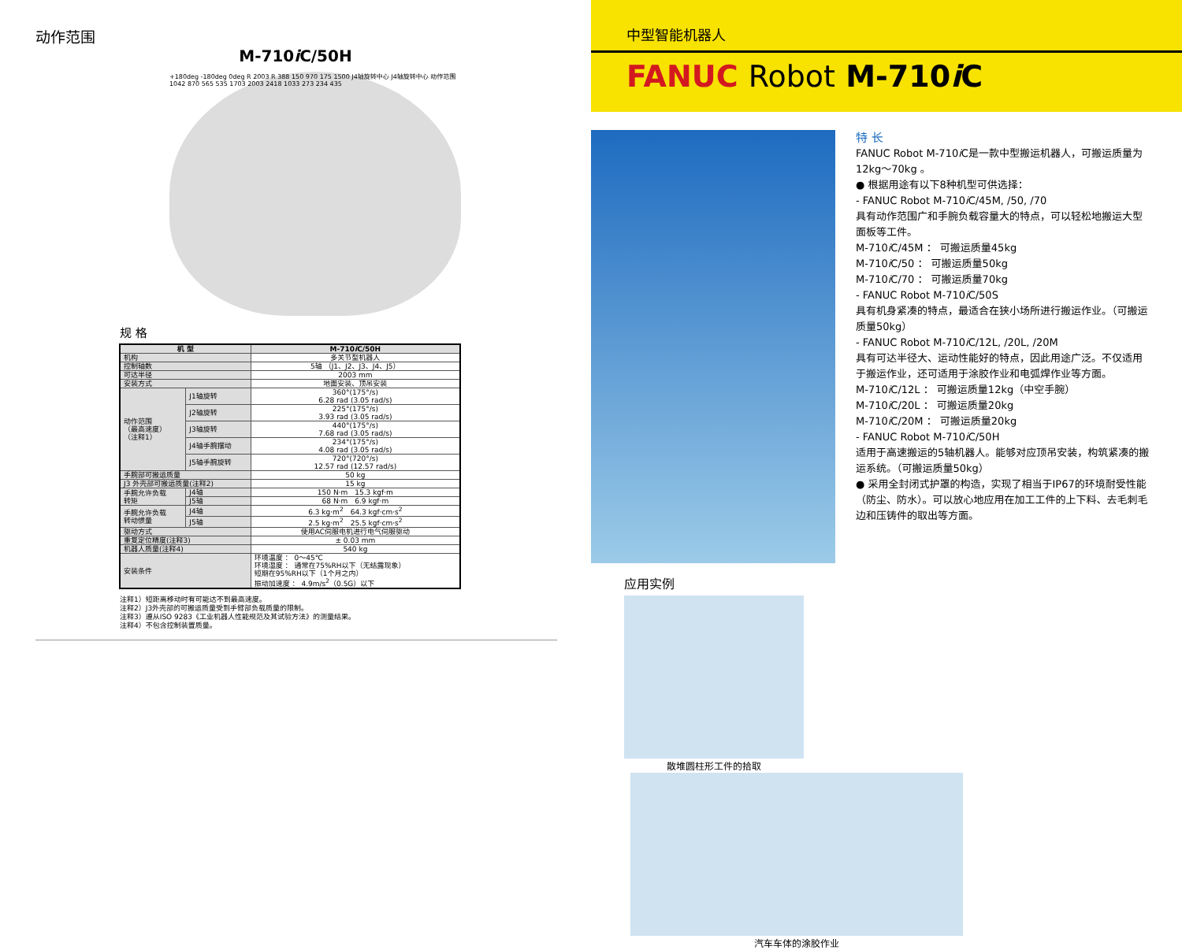动作范围
M-710i C/50H
+180deg -180deg 0deg R 2003 R 388 150 970 175 1500 J4轴旋转中心 J4轴旋转中心 动作范围 1042 870 565 535 1703 2003 2418 1033 273 234 435
规 格
| 机 型 | | M-710 i C/50H |
| --- | --- | --- |
| 机构 | | 多关节型机器人 |
| 控制轴数 | | 5轴 （J1、J2、J3、J4、J5） |
| 可达半径 | | 2003 mm |
| 安装方式 | | 地面安装、顶吊安装 |
| 动作范围 （最高速度） （注释1） | J1轴旋转 | 360°(175°/s) 6.28 rad (3.05 rad/s) |
| | J2轴旋转 | 225°(175°/s) 3.93 rad (3.05 rad/s) |
| | J3轴旋转 | 440°(175°/s) 7.68 rad (3.05 rad/s) |
| | J4轴手腕摆动 | 234°(175°/s) 4.08 rad (3.05 rad/s) |
| | J5轴手腕旋转 | 720°(720°/s) 12.57 rad (12.57 rad/s) |
| 手腕部可搬运质量 | | 50 kg |
| J3 外壳部可搬运质量(注释2) | | 15 kg |
| 手腕允许负载 转矩 | J4轴 | 150 N·m 15.3 kgf·m |
| | J5轴 | 68 N·m 6.9 kgf·m |
| 手腕允许负载 转动惯量 | J4轴 | 6.3 kg·m<sup>2</sup> 64.3 kgf·cm·s<sup>2</sup> |
| | J5轴 | 2.5 kg·m<sup>2</sup> 25.5 kgf·cm·s<sup>2</sup> |
| 驱动方式 | | 使用AC伺服电机进行电气伺服驱动 |
| 重复定位精度(注释3) | | ± 0.03 mm |
| 机器人质量(注释4) | | 540 kg |
| 安装条件 | | 环境温度 ： 0～45℃ 环境湿度 ： 通常在75%RH以下（无结露现象） 短期在95%RH以下（1个月之内） 振动加速度 ： 4.9m/s<sup>2</sup>（0.5G）以下 |
注释1）短距离移动时有可能达不到最高速度。
注释2）J3外壳部的可搬运质量受到手臂部负载质量的限制。
注释3）遵从ISO 9283《工业机器人性能规范及其试验方法》的测量结果。
注释4）不包含控制装置质量。
中型智能机器人
FANUC Robot M-710i C
特 长
FANUC Robot M-710i C是一款中型搬运机器人，可搬运质量为12kg～70kg 。
● 根据用途有以下8种机型可供选择：
- FANUC Robot M-710i C/45M, /50, /70
具有动作范围广和手腕负载容量大的特点，可以轻松地搬运大型面板等工件。
M-710i C/45M ： 可搬运质量45kg
M-710i C/50 ： 可搬运质量50kg
M-710i C/70 ： 可搬运质量70kg
- FANUC Robot M-710i C/50S
具有机身紧凑的特点，最适合在狭小场所进行搬运作业。（可搬运质量50kg）
- FANUC Robot M-710i C/12L, /20L, /20M
具有可达半径大、运动性能好的特点，因此用途广泛。不仅适用于搬运作业，还可适用于涂胶作业和电弧焊作业等方面。
M-710i C/12L ： 可搬运质量12kg（中空手腕）
M-710i C/20L ： 可搬运质量20kg
M-710i C/20M ： 可搬运质量20kg
- FANUC Robot M-710i C/50H
适用于高速搬运的5轴机器人。能够对应顶吊安装，构筑紧凑的搬运系统。（可搬运质量50kg）
● 采用全封闭式护罩的构造，实现了相当于IP67的环境耐受性能（防尘、防水）。可以放心地应用在加工工件的上下料、去毛刺毛边和压铸件的取出等方面。
应用实例
散堆圆柱形工件的拾取 汽车车体的涂胶作业